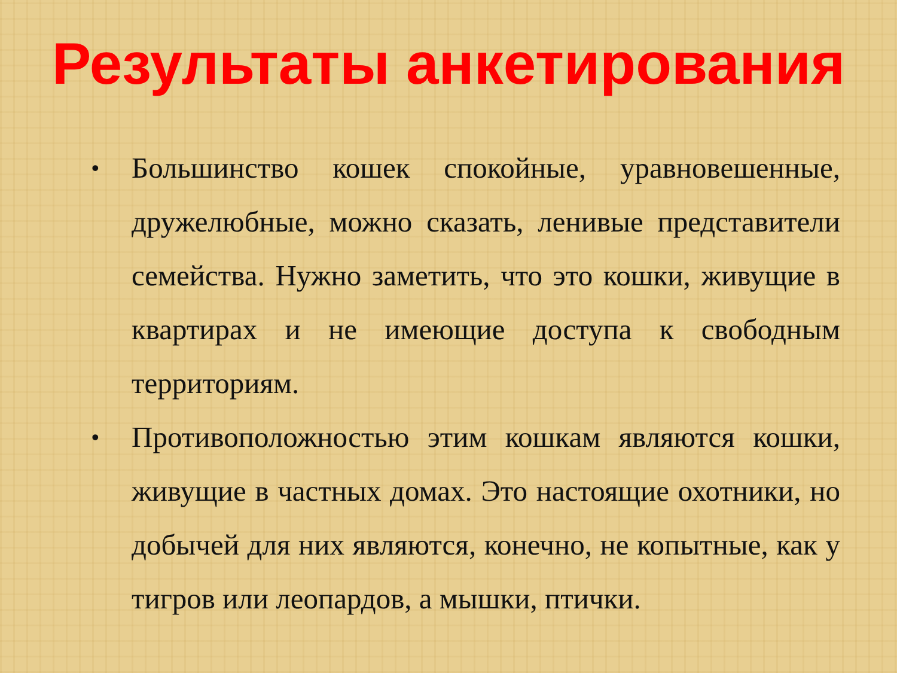Результаты анкетирования
• Большинство кошек спокойные, уравновешенные, дружелюбные, можно сказать, ленивые представители семейства. Нужно заметить, что это кошки, живущие в квартирах и не имеющие доступа к свободным территориям.
• Противоположностью этим кошкам являются кошки, живущие в частных домах. Это настоящие охотники, но добычей для них являются, конечно, не копытные, как у тигров или леопардов, а мышки, птички.